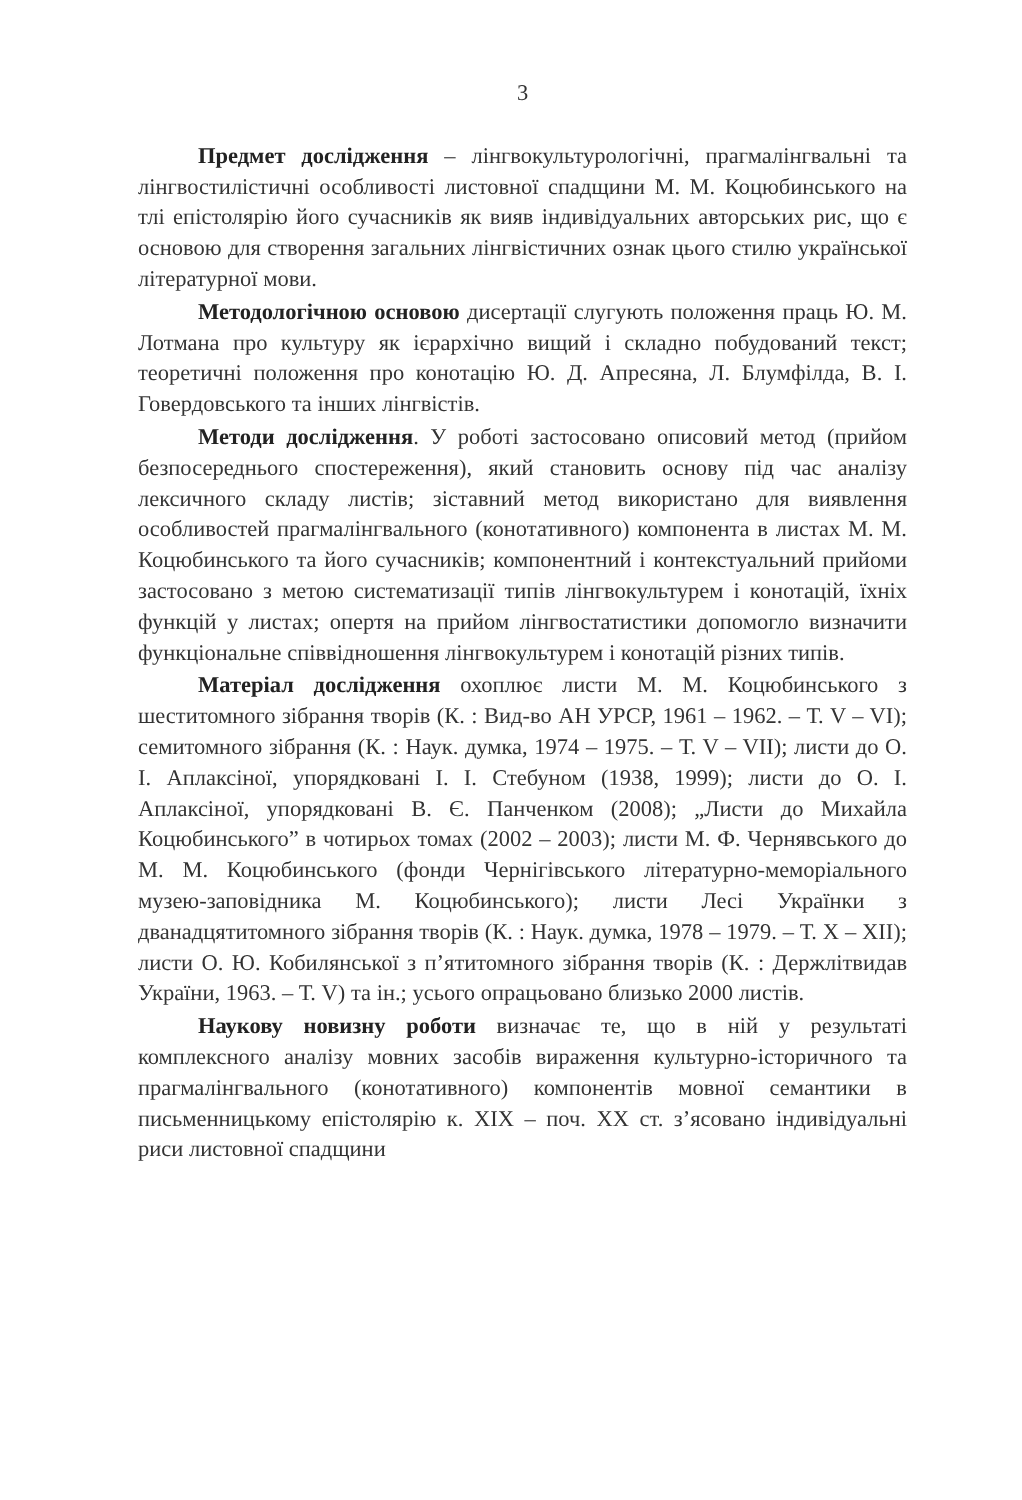3
Предмет дослідження – лінгвокультурологічні, прагмалінгвальні та лінгвостилістичні особливості листовної спадщини М. М. Коцюбинського на тлі епістолярію його сучасників як вияв індивідуальних авторських рис, що є основою для створення загальних лінгвістичних ознак цього стилю української літературної мови.
Методологічною основою дисертації слугують положення праць Ю. М. Лотмана про культуру як ієрархічно вищий і складно побудований текст; теоретичні положення про конотацію Ю. Д. Апресяна, Л. Блумфілда, В. І. Говердовського та інших лінгвістів.
Методи дослідження. У роботі застосовано описовий метод (прийом безпосереднього спостереження), який становить основу під час аналізу лексичного складу листів; зіставний метод використано для виявлення особливостей прагмалінгвального (конотативного) компонента в листах М. М. Коцюбинського та його сучасників; компонентний і контекстуальний прийоми застосовано з метою систематизації типів лінгвокультурем і конотацій, їхніх функцій у листах; опертя на прийом лінгвостатистики допомогло визначити функціональне співвідношення лінгвокультурем і конотацій різних типів.
Матеріал дослідження охоплює листи М. М. Коцюбинського з шеститомного зібрання творів (К. : Вид-во АН УРСР, 1961 – 1962. – Т. V – VI); семитомного зібрання (К. : Наук. думка, 1974 – 1975. – Т. V – VII); листи до О. І. Аплаксіної, упорядковані І. І. Стебуном (1938, 1999); листи до О. І. Аплаксіної, упорядковані В. Є. Панченком (2008); „Листи до Михайла Коцюбинського” в чотирьох томах (2002 – 2003); листи М. Ф. Чернявського до М. М. Коцюбинського (фонди Чернігівського літературно-меморіального музею-заповідника М. Коцюбинського); листи Лесі Українки з дванадцятитомного зібрання творів (К. : Наук. думка, 1978 – 1979. – Т. Х – ХІІ); листи О. Ю. Кобилянської з п’ятитомного зібрання творів (К. : Держлітвидав України, 1963. – Т. V) та ін.; усього опрацьовано близько 2000 листів.
Наукову новизну роботи визначає те, що в ній у результаті комплексного аналізу мовних засобів вираження культурно-історичного та прагмалінгвального (конотативного) компонентів мовної семантики в письменницькому епістолярію к. ХІХ – поч. ХХ ст. з’ясовано індивідуальні риси листовної спадщини